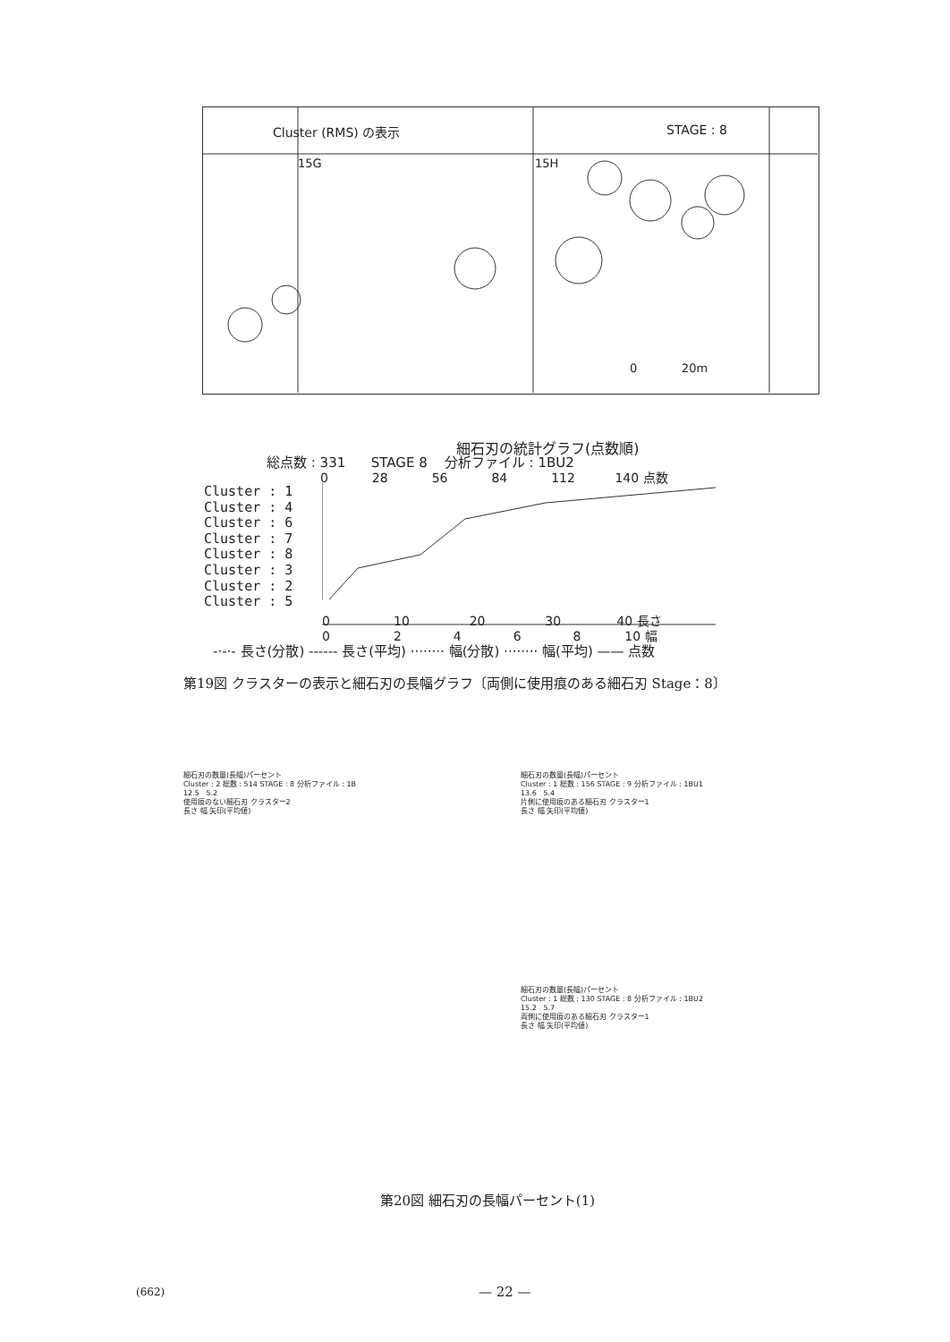Cluster (RMS) の表示 STAGE : 8
15G 15H
0 20m
細石刃の統計グラフ(点数順)
総点数 : 331 STAGE 8 分析ファイル : 1BU2
0 28 56 84 112 140 点数
Cluster : 1
Cluster : 4
Cluster : 6
Cluster : 7
Cluster : 8
Cluster : 3
Cluster : 2
Cluster : 5
0 10 20 30 40 長さ
0 2 4 6 8 10 幅
-·-·- 長さ(分散) ------ 長さ(平均) ········ 幅(分散) ········ 幅(平均) —— 点数
第19図 クラスターの表示と細石刃の長幅グラフ〔両側に使用痕のある細石刃 Stage：8〕
細石刃の数量(長幅)パーセント
Cluster : 2 総数 : 514 STAGE : 8 分析ファイル : 1B
12.5 5.2
使用痕のない細石刃 クラスター2
長さ 幅 矢印(平均値)
細石刃の数量(長幅)パーセント
Cluster : 1 総数 : 156 STAGE : 9 分析ファイル : 1BU1
13.6 5.4
片側に使用痕のある細石刃 クラスター1
長さ 幅 矢印(平均値)
細石刃の数量(長幅)パーセント
Cluster : 1 総数 : 130 STAGE : 8 分析ファイル : 1BU2
15.2 5.7
両側に使用痕のある細石刃 クラスター1
長さ 幅 矢印(平均値)
第20図 細石刃の長幅パーセント(1)
(662) — 22 —